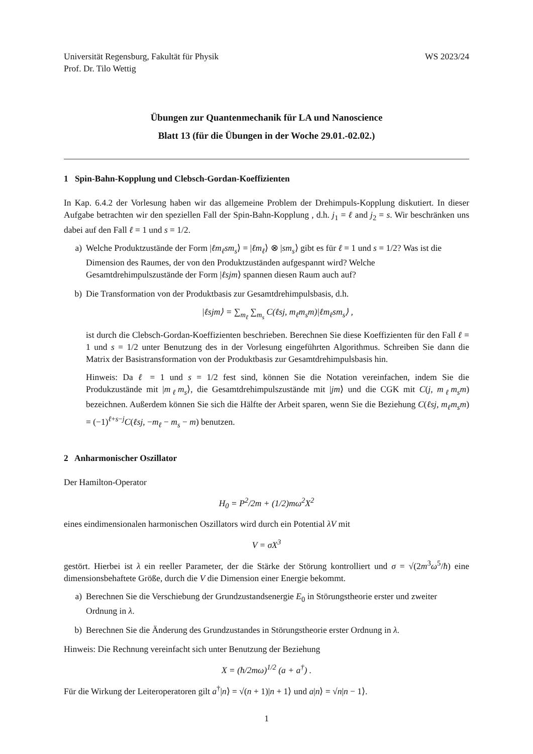Universität Regensburg, Fakultät für Physik
Prof. Dr. Tilo Wettig
WS 2023/24
Übungen zur Quantenmechanik für LA und Nanoscience
Blatt 13 (für die Übungen in der Woche 29.01.-02.02.)
1 Spin-Bahn-Kopplung und Clebsch-Gordan-Koeffizienten
In Kap. 6.4.2 der Vorlesung haben wir das allgemeine Problem der Drehimpuls-Kopplung diskutiert. In dieser Aufgabe betrachten wir den speziellen Fall der Spin-Bahn-Kopplung , d.h. j<sub>1</sub> = ℓ and j<sub>2</sub> = s. Wir beschränken uns dabei auf den Fall ℓ = 1 und s = 1/2.
a) Welche Produktzustände der Form |ℓm<sub>ℓ</sub>sm<sub>s</sub>⟩ = |ℓm<sub>ℓ</sub>⟩ ⊗ |sm<sub>s</sub>⟩ gibt es für ℓ = 1 und s = 1/2? Was ist die Dimension des Raumes, der von den Produktzuständen aufgespannt wird? Welche Gesamtdrehimpulszustände der Form |ℓsjm⟩ spannen diesen Raum auch auf?
b) Die Transformation von der Produktbasis zur Gesamtdrehimpulsbasis, d.h.
|ℓsjm⟩ = ∑<sub>m<sub>ℓ</sub></sub> ∑<sub>m<sub>s</sub></sub> C(ℓsj, m<sub>ℓ</sub>m<sub>s</sub>m)|ℓm<sub>ℓ</sub>sm<sub>s</sub>⟩ ,
ist durch die Clebsch-Gordan-Koeffizienten beschrieben. Berechnen Sie diese Koeffizienten für den Fall ℓ = 1 und s = 1/2 unter Benutzung des in der Vorlesung eingeführten Algorithmus. Schreiben Sie dann die Matrix der Basistransformation von der Produktbasis zur Gesamtdrehimpulsbasis hin.
Hinweis: Da ℓ = 1 und s = 1/2 fest sind, können Sie die Notation vereinfachen, indem Sie die Produkzustände mit |m<sub>ℓ</sub>m<sub>s</sub>⟩, die Gesamtdrehimpulszustände mit |jm⟩ und die CGK mit C(j, m<sub>ℓ</sub>m<sub>s</sub>m) bezeichnen. Außerdem können Sie sich die Hälfte der Arbeit sparen, wenn Sie die Beziehung C(ℓsj, m<sub>ℓ</sub>m<sub>s</sub>m) = (−1)<sup>ℓ+s−j</sup>C(ℓsj, −m<sub>ℓ</sub> − m<sub>s</sub> − m) benutzen.
2 Anharmonischer Oszillator
Der Hamilton-Operator
H<sub>0</sub> = P<sup>2</sup>/2m + (1/2)mω<sup>2</sup>X<sup>2</sup>
eines eindimensionalen harmonischen Oszillators wird durch ein Potential λV mit
V = σX<sup>3</sup>
gestört. Hierbei ist λ ein reeller Parameter, der die Stärke der Störung kontrolliert und σ = √(2m<sup>3</sup>ω<sup>5</sup>/ħ) eine dimensionsbehaftete Größe, durch die V die Dimension einer Energie bekommt.
a) Berechnen Sie die Verschiebung der Grundzustandsenergie E<sub>0</sub> in Störungstheorie erster und zweiter Ordnung in λ.
b) Berechnen Sie die Änderung des Grundzustandes in Störungstheorie erster Ordnung in λ.
Hinweis: Die Rechnung vereinfacht sich unter Benutzung der Beziehung
X = (ħ/2mω)<sup>1/2</sup> (a + a<sup>†</sup>) .
Für die Wirkung der Leiteroperatoren gilt a<sup>†</sup>|n⟩ = √(n + 1)|n + 1⟩ und a|n⟩ = √n|n − 1⟩.
1